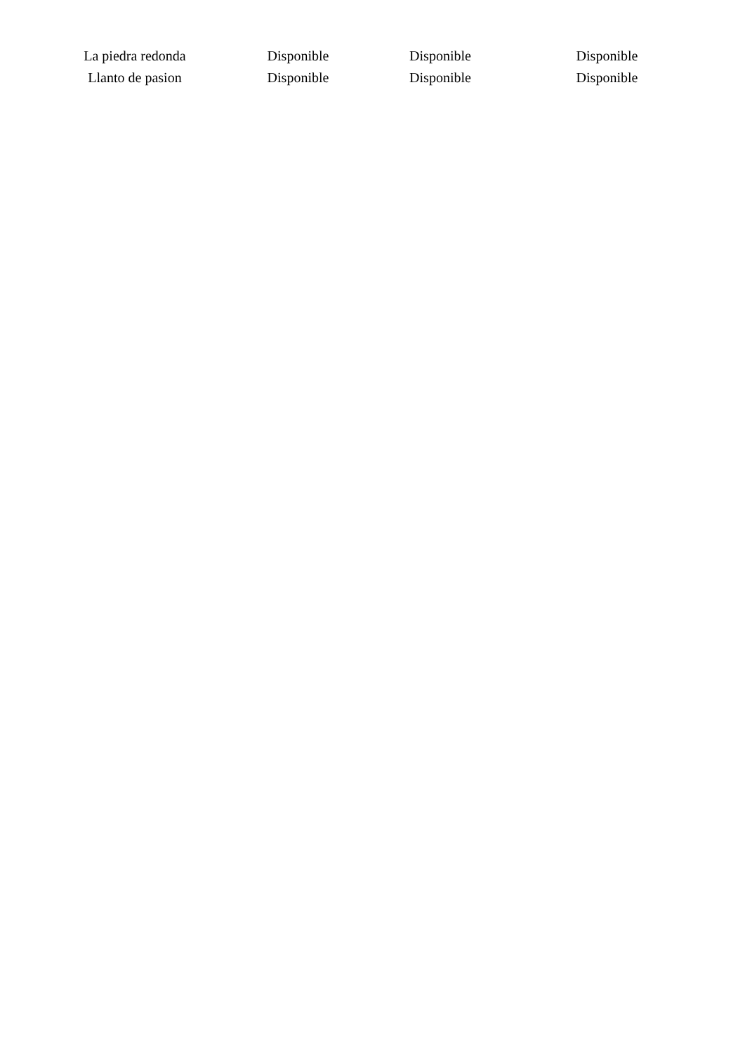| La piedra redonda | Disponible | Disponible | Disponible |
| Llanto de pasion | Disponible | Disponible | Disponible |